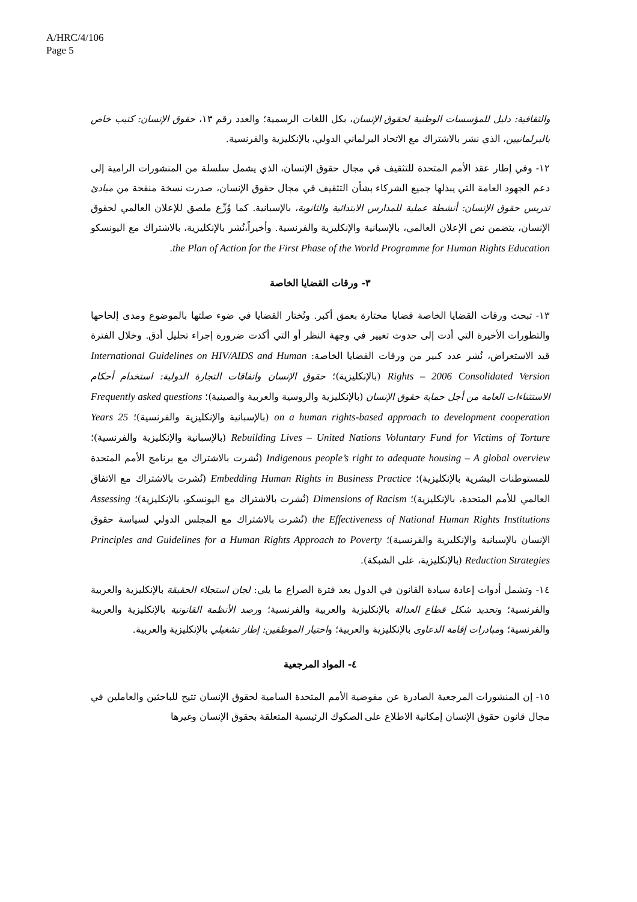A/HRC/4/106
Page 5
والثقافية: دليل للمؤسسات الوطنية لحقوق الإنسان، بكل اللغات الرسمية؛ والعدد رقم ١٣، حقوق الإنسان: كتيب خاص بالبرلمانيين، الذي نشر بالاشتراك مع الاتحاد البرلماني الدولي، بالإنكليزية والفرنسية.
١٢- وفي إطار عقد الأمم المتحدة للتثقيف في مجال حقوق الإنسان، الذي يشمل سلسلة من المنشورات الرامية إلى دعم الجهود العامة التي يبذلها جميع الشركاء بشأن التثقيف في مجال حقوق الإنسان، صدرت نسخة منقحة من مبادئ تدريس حقوق الإنسان: أنشطة عملية للمدارس الابتدائية والثانوية، بالإسبانية. كما وُزِّع ملصق للإعلان العالمي لحقوق الإنسان، يتضمن نص الإعلان العالمي، بالإسبانية والإنكليزية والفرنسية. وأخيراً،نُشر بالإنكليزية، بالاشتراك مع اليونسكو the Plan of Action for the First Phase of the World Programme for Human Rights Education.
٣- ورقات القضايا الخاصة
١٣- تبحث ورقات القضايا الخاصة قضايا مختارة بعمق أكبر. وتُختار القضايا في ضوء صلتها بالموضوع ومدى إلحاحها والتطورات الأخيرة التي أدت إلى حدوث تغيير في وجهة النظر أو التي أكدت ضرورة إجراء تحليل أدق. وخلال الفترة قيد الاستعراض، نُشر عدد كبير من ورقات القضايا الخاصة: International Guidelines on HIV/AIDS and Human Rights – 2006 Consolidated Version (بالإنكليزية)؛ حقوق الإنسان واتفاقات التجارة الدولية: استخدام أحكام الاستثناءات العامة من أجل حماية حقوق الإنسان (بالإنكليزية والروسية والعربية والصينية)؛ Frequently asked questions on a human rights-based approach to development cooperation (بالإسبانية والإنكليزية والفرنسية)؛ 25 Years Rebuilding Lives – United Nations Voluntary Fund for Victims of Torture (بالإسبانية والإنكليزية والفرنسية)؛ Indigenous people’s right to adequate housing – A global overview (نُشرت بالاشتراك مع برنامج الأمم المتحدة للمستوطنات البشرية بالإنكليزية)؛ Embedding Human Rights in Business Practice (نُشرت بالاشتراك مع الاتفاق العالمي للأمم المتحدة، بالإنكليزية)؛ Dimensions of Racism (نُشرت بالاشتراك مع اليونسكو، بالإنكليزية)؛ Assessing the Effectiveness of National Human Rights Institutions (نُشرت بالاشتراك مع المجلس الدولي لسياسة حقوق الإنسان بالإسبانية والإنكليزية والفرنسية)؛ Principles and Guidelines for a Human Rights Approach to Poverty Reduction Strategies (بالإنكليزية، على الشبكة).
١٤- وتشمل أدوات إعادة سيادة القانون في الدول بعد فترة الصراع ما يلي: لجان استجلاء الحقيقة بالإنكليزية والعربية والفرنسية؛ وتحديد شكل قطاع العدالة بالإنكليزية والعربية والفرنسية؛ ورصد الأنظمة القانونية بالإنكليزية والعربية والفرنسية؛ ومبادرات إقامة الدعاوى بالإنكليزية والعربية؛ واختيار الموظفين: إطار تشغيلي بالإنكليزية والعربية.
٤- المواد المرجعية
١٥- إن المنشورات المرجعية الصادرة عن مفوضية الأمم المتحدة السامية لحقوق الإنسان تتيح للباحثين والعاملين في مجال قانون حقوق الإنسان إمكانية الاطلاع على الصكوك الرئيسية المتعلقة بحقوق الإنسان وغيرها